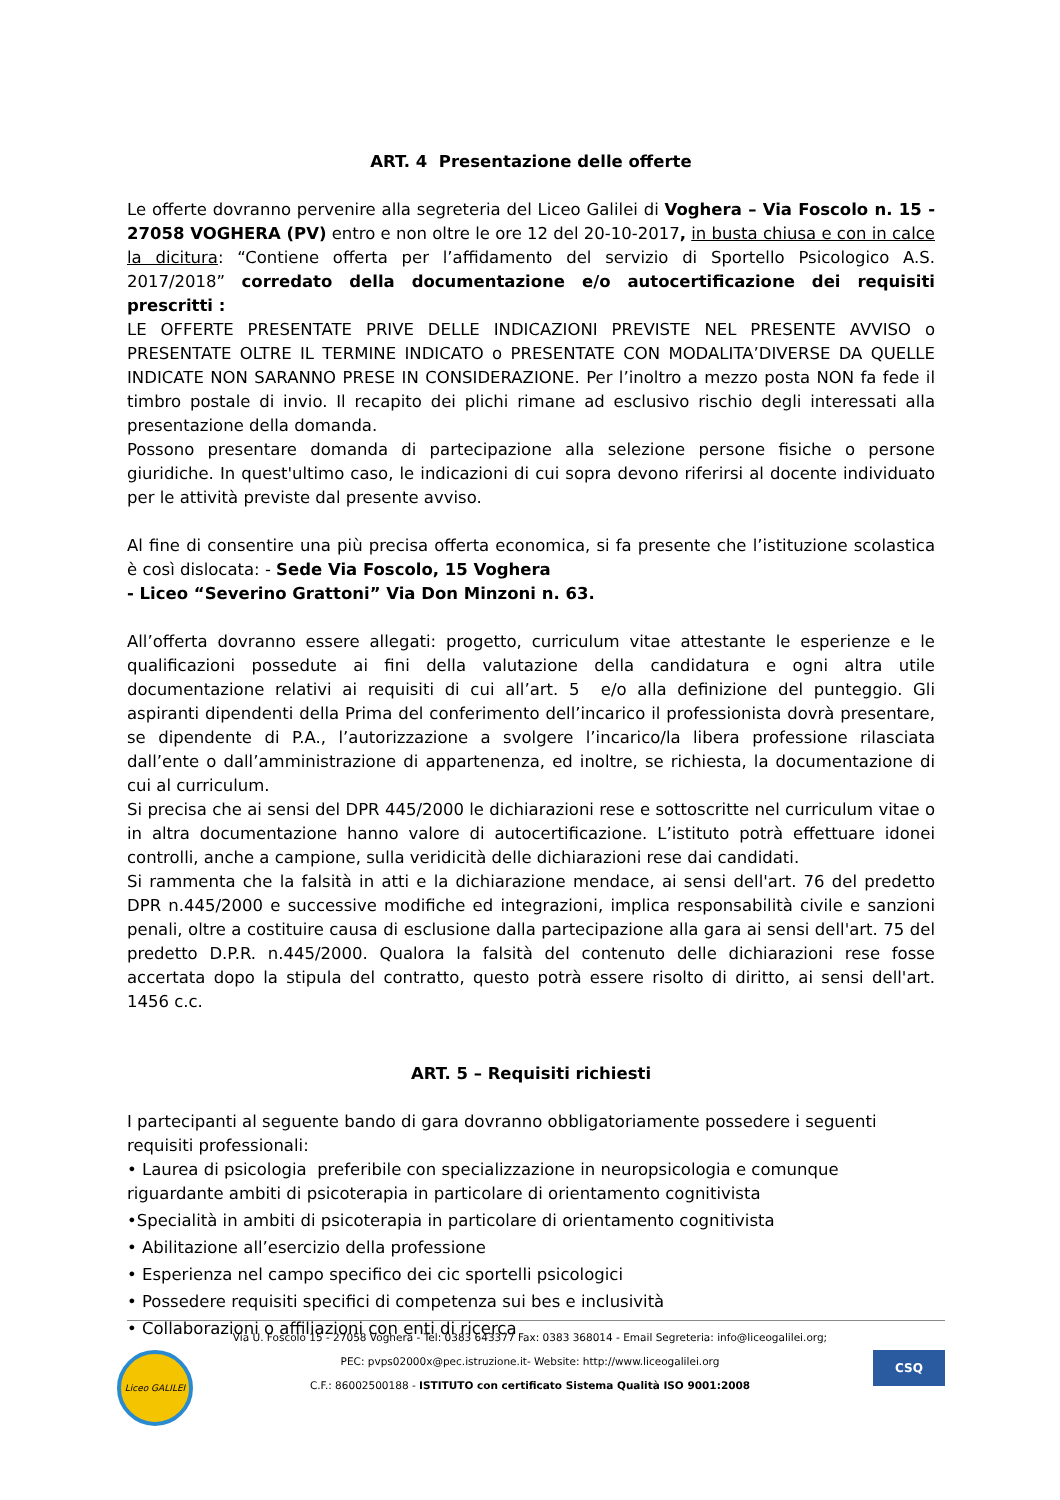ART. 4 Presentazione delle offerte
Le offerte dovranno pervenire alla segreteria del Liceo Galilei di Voghera – Via Foscolo n. 15 - 27058 VOGHERA (PV) entro e non oltre le ore 12 del 20-10-2017, in busta chiusa e con in calce la dicitura: “Contiene offerta per l’affidamento del servizio di Sportello Psicologico A.S. 2017/2018” corredato della documentazione e/o autocertificazione dei requisiti prescritti :
LE OFFERTE PRESENTATE PRIVE DELLE INDICAZIONI PREVISTE NEL PRESENTE AVVISO o PRESENTATE OLTRE IL TERMINE INDICATO o PRESENTATE CON MODALITA’DIVERSE DA QUELLE INDICATE NON SARANNO PRESE IN CONSIDERAZIONE. Per l’inoltro a mezzo posta NON fa fede il timbro postale di invio. Il recapito dei plichi rimane ad esclusivo rischio degli interessati alla presentazione della domanda.
Possono presentare domanda di partecipazione alla selezione persone fisiche o persone giuridiche. In quest'ultimo caso, le indicazioni di cui sopra devono riferirsi al docente individuato per le attività previste dal presente avviso.
Al fine di consentire una più precisa offerta economica, si fa presente che l’istituzione scolastica è così dislocata: - Sede Via Foscolo, 15 Voghera
- Liceo “Severino Grattoni” Via Don Minzoni n. 63.
All’offerta dovranno essere allegati: progetto, curriculum vitae attestante le esperienze e le qualificazioni possedute ai fini della valutazione della candidatura e ogni altra utile documentazione relativi ai requisiti di cui all’art. 5 e/o alla definizione del punteggio. Gli aspiranti dipendenti della Prima del conferimento dell’incarico il professionista dovrà presentare, se dipendente di P.A., l’autorizzazione a svolgere l’incarico/la libera professione rilasciata dall’ente o dall’amministrazione di appartenenza, ed inoltre, se richiesta, la documentazione di cui al curriculum.
Si precisa che ai sensi del DPR 445/2000 le dichiarazioni rese e sottoscritte nel curriculum vitae o in altra documentazione hanno valore di autocertificazione. L’istituto potrà effettuare idonei controlli, anche a campione, sulla veridicità delle dichiarazioni rese dai candidati.
Si rammenta che la falsità in atti e la dichiarazione mendace, ai sensi dell'art. 76 del predetto DPR n.445/2000 e successive modifiche ed integrazioni, implica responsabilità civile e sanzioni penali, oltre a costituire causa di esclusione dalla partecipazione alla gara ai sensi dell'art. 75 del predetto D.P.R. n.445/2000. Qualora la falsità del contenuto delle dichiarazioni rese fosse accertata dopo la stipula del contratto, questo potrà essere risolto di diritto, ai sensi dell'art. 1456 c.c.
ART. 5 – Requisiti richiesti
I partecipanti al seguente bando di gara dovranno obbligatoriamente possedere i seguenti requisiti professionali:
• Laurea di psicologia preferibile con specializzazione in neuropsicologia e comunque riguardante ambiti di psicoterapia in particolare di orientamento cognitivista
•Specialità in ambiti di psicoterapia in particolare di orientamento cognitivista
• Abilitazione all’esercizio della professione
• Esperienza nel campo specifico dei cic sportelli psicologici
• Possedere requisiti specifici di competenza sui bes e inclusività
• Collaborazioni o affiliazioni con enti di ricerca
Liceo GALILEI
Via U. Foscolo 15 - 27058 Voghera - Tel: 0383 643377 Fax: 0383 368014 - Email Segreteria: info@liceogalilei.org;
PEC: pvps02000x@pec.istruzione.it- Website: http://www.liceogalilei.org
C.F.: 86002500188 - ISTITUTO con certificato Sistema Qualità ISO 9001:2008
CSQ